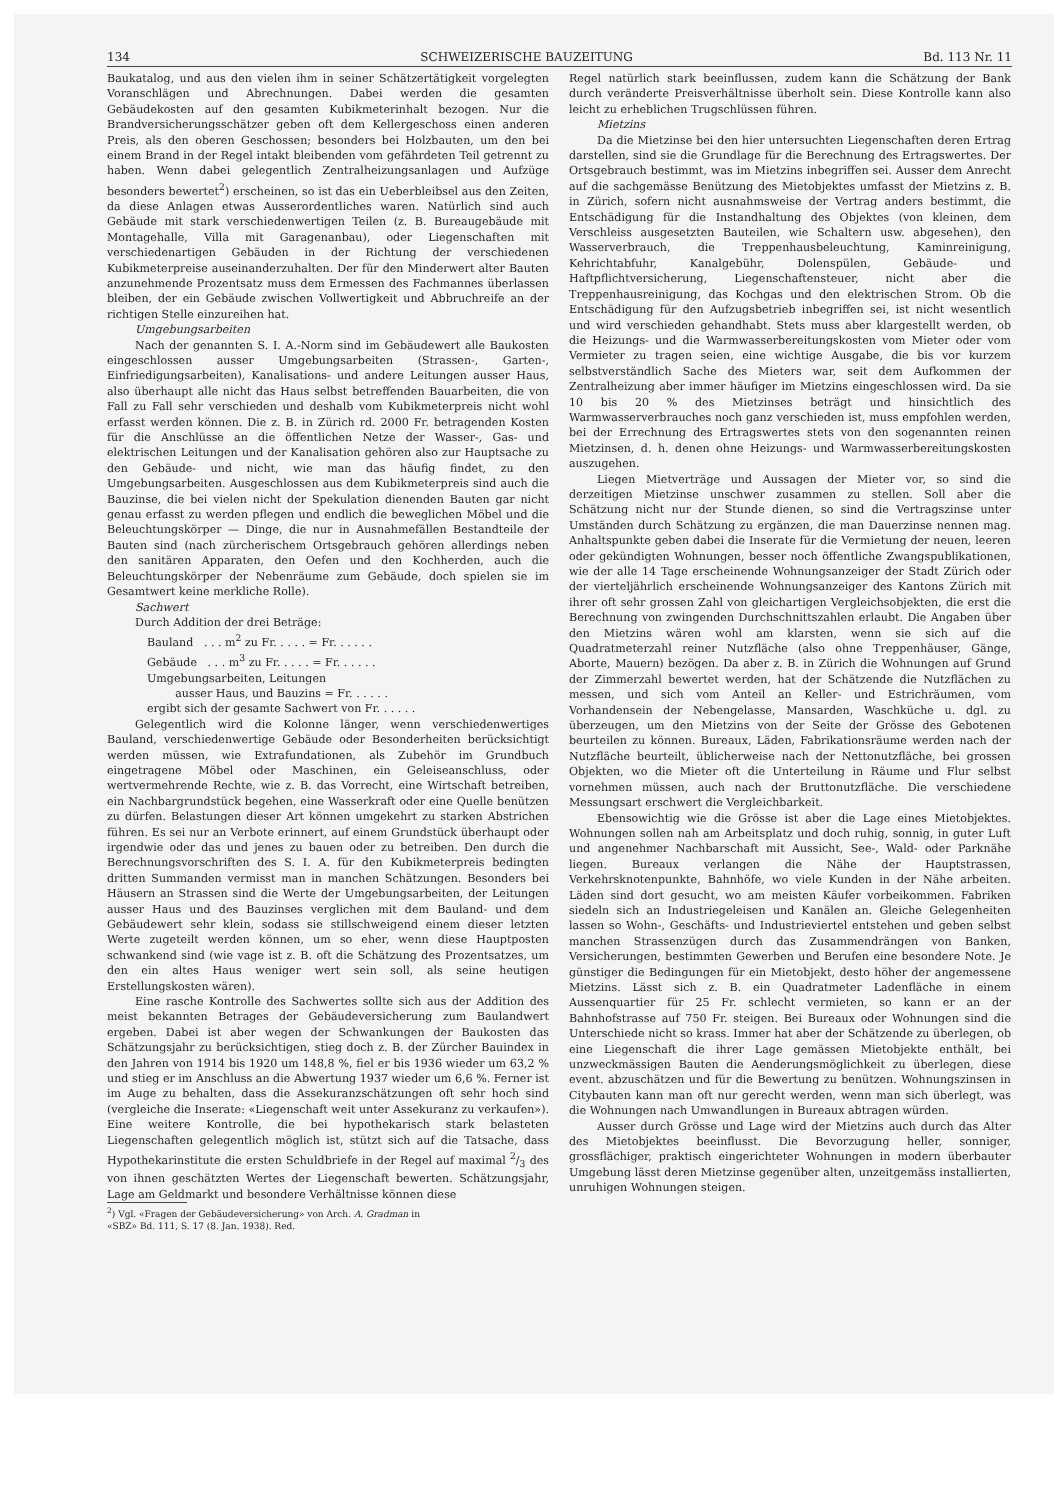134 SCHWEIZERISCHE BAUZEITUNG Bd. 113 Nr. 11
Baukatalog, und aus den vielen ihm in seiner Schätzertätigkeit vorgelegten Voranschlägen und Abrechnungen. Dabei werden die gesamten Gebäudekosten auf den gesamten Kubikmeterinhalt bezogen. Nur die Brandversicherungsschätzer geben oft dem Kellergeschoss einen anderen Preis, als den oberen Geschossen; besonders bei Holzbauten, um den bei einem Brand in der Regel intakt bleibenden vom gefährdeten Teil getrennt zu haben. Wenn dabei gelegentlich Zentralheizungsanlagen und Aufzüge besonders bewertet<sup>2</sup>) erscheinen, so ist das ein Ueberbleibsel aus den Zeiten, da diese Anlagen etwas Ausserordentliches waren. Natürlich sind auch Gebäude mit stark verschiedenwertigen Teilen (z. B. Bureaugebäude mit Montagehalle, Villa mit Garagenanbau), oder Liegenschaften mit verschiedenartigen Gebäuden in der Richtung der verschiedenen Kubikmeterpreise auseinanderzuhalten. Der für den Minderwert alter Bauten anzunehmende Prozentsatz muss dem Ermessen des Fachmannes überlassen bleiben, der ein Gebäude zwischen Vollwertigkeit und Abbruchreife an der richtigen Stelle einzureihen hat.
Umgebungsarbeiten
Nach der genannten S. I. A.-Norm sind im Gebäudewert alle Baukosten eingeschlossen ausser Umgebungsarbeiten (Strassen-, Garten-, Einfriedigungsarbeiten), Kanalisations- und andere Leitungen ausser Haus, also überhaupt alle nicht das Haus selbst betreffenden Bauarbeiten, die von Fall zu Fall sehr verschieden und deshalb vom Kubikmeterpreis nicht wohl erfasst werden können. Die z. B. in Zürich rd. 2000 Fr. betragenden Kosten für die Anschlüsse an die öffentlichen Netze der Wasser-, Gas- und elektrischen Leitungen und der Kanalisation gehören also zur Hauptsache zu den Gebäude- und nicht, wie man das häufig findet, zu den Umgebungsarbeiten. Ausgeschlossen aus dem Kubikmeterpreis sind auch die Bauzinse, die bei vielen nicht der Spekulation dienenden Bauten gar nicht genau erfasst zu werden pflegen und endlich die beweglichen Möbel und die Beleuchtungskörper — Dinge, die nur in Ausnahmefällen Bestandteile der Bauten sind (nach zürcherischem Ortsgebrauch gehören allerdings neben den sanitären Apparaten, den Oefen und den Kochherden, auch die Beleuchtungskörper der Nebenräume zum Gebäude, doch spielen sie im Gesamtwert keine merkliche Rolle).
Sachwert
Durch Addition der drei Beträge:
Bauland . . . m<sup>2</sup> zu Fr. . . . . = Fr. . . . . .
Gebäude . . . m<sup>3</sup> zu Fr. . . . . = Fr. . . . . .
Umgebungsarbeiten, Leitungen
ausser Haus, und Bauzins = Fr. . . . . .
ergibt sich der gesamte Sachwert von Fr. . . . . .
Gelegentlich wird die Kolonne länger, wenn verschiedenwertiges Bauland, verschiedenwertige Gebäude oder Besonderheiten berücksichtigt werden müssen, wie Extrafundationen, als Zubehör im Grundbuch eingetragene Möbel oder Maschinen, ein Geleiseanschluss, oder wertvermehrende Rechte, wie z. B. das Vorrecht, eine Wirtschaft betreiben, ein Nachbargrundstück begehen, eine Wasserkraft oder eine Quelle benützen zu dürfen. Belastungen dieser Art können umgekehrt zu starken Abstrichen führen. Es sei nur an Verbote erinnert, auf einem Grundstück überhaupt oder irgendwie oder das und jenes zu bauen oder zu betreiben. Den durch die Berechnungsvorschriften des S. I. A. für den Kubikmeterpreis bedingten dritten Summanden vermisst man in manchen Schätzungen. Besonders bei Häusern an Strassen sind die Werte der Umgebungsarbeiten, der Leitungen ausser Haus und des Bauzinses verglichen mit dem Bauland- und dem Gebäudewert sehr klein, sodass sie stillschweigend einem dieser letzten Werte zugeteilt werden können, um so eher, wenn diese Hauptposten schwankend sind (wie vage ist z. B. oft die Schätzung des Prozentsatzes, um den ein altes Haus weniger wert sein soll, als seine heutigen Erstellungskosten wären).
Eine rasche Kontrolle des Sachwertes sollte sich aus der Addition des meist bekannten Betrages der Gebäudeversicherung zum Baulandwert ergeben. Dabei ist aber wegen der Schwankungen der Baukosten das Schätzungsjahr zu berücksichtigen, stieg doch z. B. der Zürcher Bauindex in den Jahren von 1914 bis 1920 um 148,8 %, fiel er bis 1936 wieder um 63,2 % und stieg er im Anschluss an die Abwertung 1937 wieder um 6,6 %. Ferner ist im Auge zu behalten, dass die Assekuranzschätzungen oft sehr hoch sind (vergleiche die Inserate: «Liegenschaft weit unter Assekuranz zu verkaufen»). Eine weitere Kontrolle, die bei hypothekarisch stark belasteten Liegenschaften gelegentlich möglich ist, stützt sich auf die Tatsache, dass Hypothekarinstitute die ersten Schuldbriefe in der Regel auf maximal 2/3 des von ihnen geschätzten Wertes der Liegenschaft bewerten. Schätzungsjahr, Lage am Geldmarkt und besondere Verhältnisse können diese
<sup>2</sup>) Vgl. «Fragen der Gebäudeversicherung» von Arch. A. Gradman in
«SBZ» Bd. 111, S. 17 (8. Jan. 1938). Red.
Regel natürlich stark beeinflussen, zudem kann die Schätzung der Bank durch veränderte Preisverhältnisse überholt sein. Diese Kontrolle kann also leicht zu erheblichen Trugschlüssen führen.
Mietzins
Da die Mietzinse bei den hier untersuchten Liegenschaften deren Ertrag darstellen, sind sie die Grundlage für die Berechnung des Ertragswertes. Der Ortsgebrauch bestimmt, was im Mietzins inbegriffen sei. Ausser dem Anrecht auf die sachgemässe Benützung des Mietobjektes umfasst der Mietzins z. B. in Zürich, sofern nicht ausnahmsweise der Vertrag anders bestimmt, die Entschädigung für die Instandhaltung des Objektes (von kleinen, dem Verschleiss ausgesetzten Bauteilen, wie Schaltern usw. abgesehen), den Wasserverbrauch, die Treppenhausbeleuchtung, Kaminreinigung, Kehrichtabfuhr, Kanalgebühr, Dolenspülen, Gebäude- und Haftpflichtversicherung, Liegenschaftensteuer, nicht aber die Treppenhausreinigung, das Kochgas und den elektrischen Strom. Ob die Entschädigung für den Aufzugsbetrieb inbegriffen sei, ist nicht wesentlich und wird verschieden gehandhabt. Stets muss aber klargestellt werden, ob die Heizungs- und die Warmwasserbereitungskosten vom Mieter oder vom Vermieter zu tragen seien, eine wichtige Ausgabe, die bis vor kurzem selbstverständlich Sache des Mieters war, seit dem Aufkommen der Zentralheizung aber immer häufiger im Mietzins eingeschlossen wird. Da sie 10 bis 20 % des Mietzinses beträgt und hinsichtlich des Warmwasserverbrauches noch ganz verschieden ist, muss empfohlen werden, bei der Errechnung des Ertragswertes stets von den sogenannten reinen Mietzinsen, d. h. denen ohne Heizungs- und Warmwasserbereitungskosten auszugehen.
Liegen Mietverträge und Aussagen der Mieter vor, so sind die derzeitigen Mietzinse unschwer zusammen zu stellen. Soll aber die Schätzung nicht nur der Stunde dienen, so sind die Vertragszinse unter Umständen durch Schätzung zu ergänzen, die man Dauerzinse nennen mag. Anhaltspunkte geben dabei die Inserate für die Vermietung der neuen, leeren oder gekündigten Wohnungen, besser noch öffentliche Zwangspublikationen, wie der alle 14 Tage erscheinende Wohnungsanzeiger der Stadt Zürich oder der vierteljährlich erscheinende Wohnungsanzeiger des Kantons Zürich mit ihrer oft sehr grossen Zahl von gleichartigen Vergleichsobjekten, die erst die Berechnung von zwingenden Durchschnittszahlen erlaubt. Die Angaben über den Mietzins wären wohl am klarsten, wenn sie sich auf die Quadratmeterzahl reiner Nutzfläche (also ohne Treppenhäuser, Gänge, Aborte, Mauern) bezögen. Da aber z. B. in Zürich die Wohnungen auf Grund der Zimmerzahl bewertet werden, hat der Schätzende die Nutzflächen zu messen, und sich vom Anteil an Keller- und Estrichräumen, vom Vorhandensein der Nebengelasse, Mansarden, Waschküche u. dgl. zu überzeugen, um den Mietzins von der Seite der Grösse des Gebotenen beurteilen zu können. Bureaux, Läden, Fabrikationsräume werden nach der Nutzfläche beurteilt, üblicherweise nach der Nettonutzfläche, bei grossen Objekten, wo die Mieter oft die Unterteilung in Räume und Flur selbst vornehmen müssen, auch nach der Bruttonutzfläche. Die verschiedene Messungsart erschwert die Vergleichbarkeit.
Ebensowichtig wie die Grösse ist aber die Lage eines Mietobjektes. Wohnungen sollen nah am Arbeitsplatz und doch ruhig, sonnig, in guter Luft und angenehmer Nachbarschaft mit Aussicht, See-, Wald- oder Parknähe liegen. Bureaux verlangen die Nähe der Hauptstrassen, Verkehrsknotenpunkte, Bahnhöfe, wo viele Kunden in der Nähe arbeiten. Läden sind dort gesucht, wo am meisten Käufer vorbeikommen. Fabriken siedeln sich an Industriegeleisen und Kanälen an. Gleiche Gelegenheiten lassen so Wohn-, Geschäfts- und Industrieviertel entstehen und geben selbst manchen Strassenzügen durch das Zusammendrängen von Banken, Versicherungen, bestimmten Gewerben und Berufen eine besondere Note. Je günstiger die Bedingungen für ein Mietobjekt, desto höher der angemessene Mietzins. Lässt sich z. B. ein Quadratmeter Ladenfläche in einem Aussenquartier für 25 Fr. schlecht vermieten, so kann er an der Bahnhofstrasse auf 750 Fr. steigen. Bei Bureaux oder Wohnungen sind die Unterschiede nicht so krass. Immer hat aber der Schätzende zu überlegen, ob eine Liegenschaft die ihrer Lage gemässen Mietobjekte enthält, bei unzweckmässigen Bauten die Aenderungsmöglichkeit zu überlegen, diese event. abzuschätzen und für die Bewertung zu benützen. Wohnungszinsen in Citybauten kann man oft nur gerecht werden, wenn man sich überlegt, was die Wohnungen nach Umwandlungen in Bureaux abtragen würden.
Ausser durch Grösse und Lage wird der Mietzins auch durch das Alter des Mietobjektes beeinflusst. Die Bevorzugung heller, sonniger, grossflächiger, praktisch eingerichteter Wohnungen in modern überbauter Umgebung lässt deren Mietzinse gegenüber alten, unzeitgemäss installierten, unruhigen Wohnungen steigen.